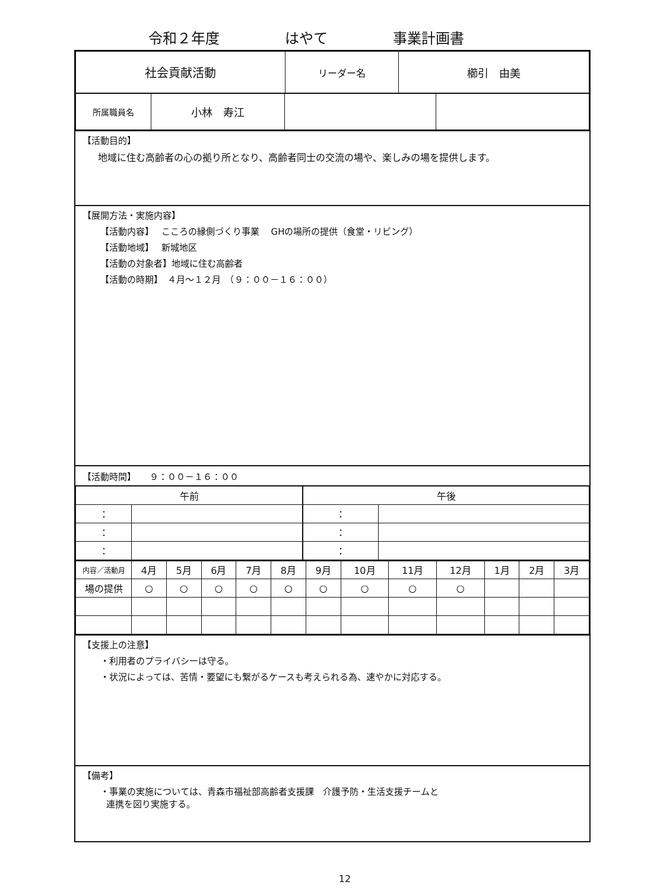令和２年度 はやて 事業計画書
| 社会貢献活動 | リーダー名 | 櫛引 由美 |
| 所属職員名 | 小林 寿江 | | |
【活動目的】
地域に住む高齢者の心の拠り所となり、高齢者同士の交流の場や、楽しみの場を提供します。
【展開方法・実施内容】
【活動内容】　 こころの縁側づくり事業　 GHの場所の提供（食堂・リビング）
【活動地域】　 新城地区
【活動の対象者】地域に住む高齢者
【活動の時期】　４月～１２月　（９：００－１６：００）
【活動時間】　　９：００－１６：００
| 午前 | | 午後 | |
| ： | | ： | |
| ： | | ： | |
| ： | | ： | |
| 内容／活動月 | 4月 | 5月 | 6月 | 7月 | 8月 | 9月 | 10月 | 11月 | 12月 | 1月 | 2月 | 3月 |
| 場の提供 | ○ | ○ | ○ | ○ | ○ | ○ | ○ | ○ | ○ | | | |
【支援上の注意】
・利用者のプライバシーは守る。
・状況によっては、苦情・要望にも繋がるケースも考えられる為、速やかに対応する。
【備考】
・事業の実施については、青森市福祉部高齢者支援課　介護予防・生活支援チームと
連携を図り実施する。
12